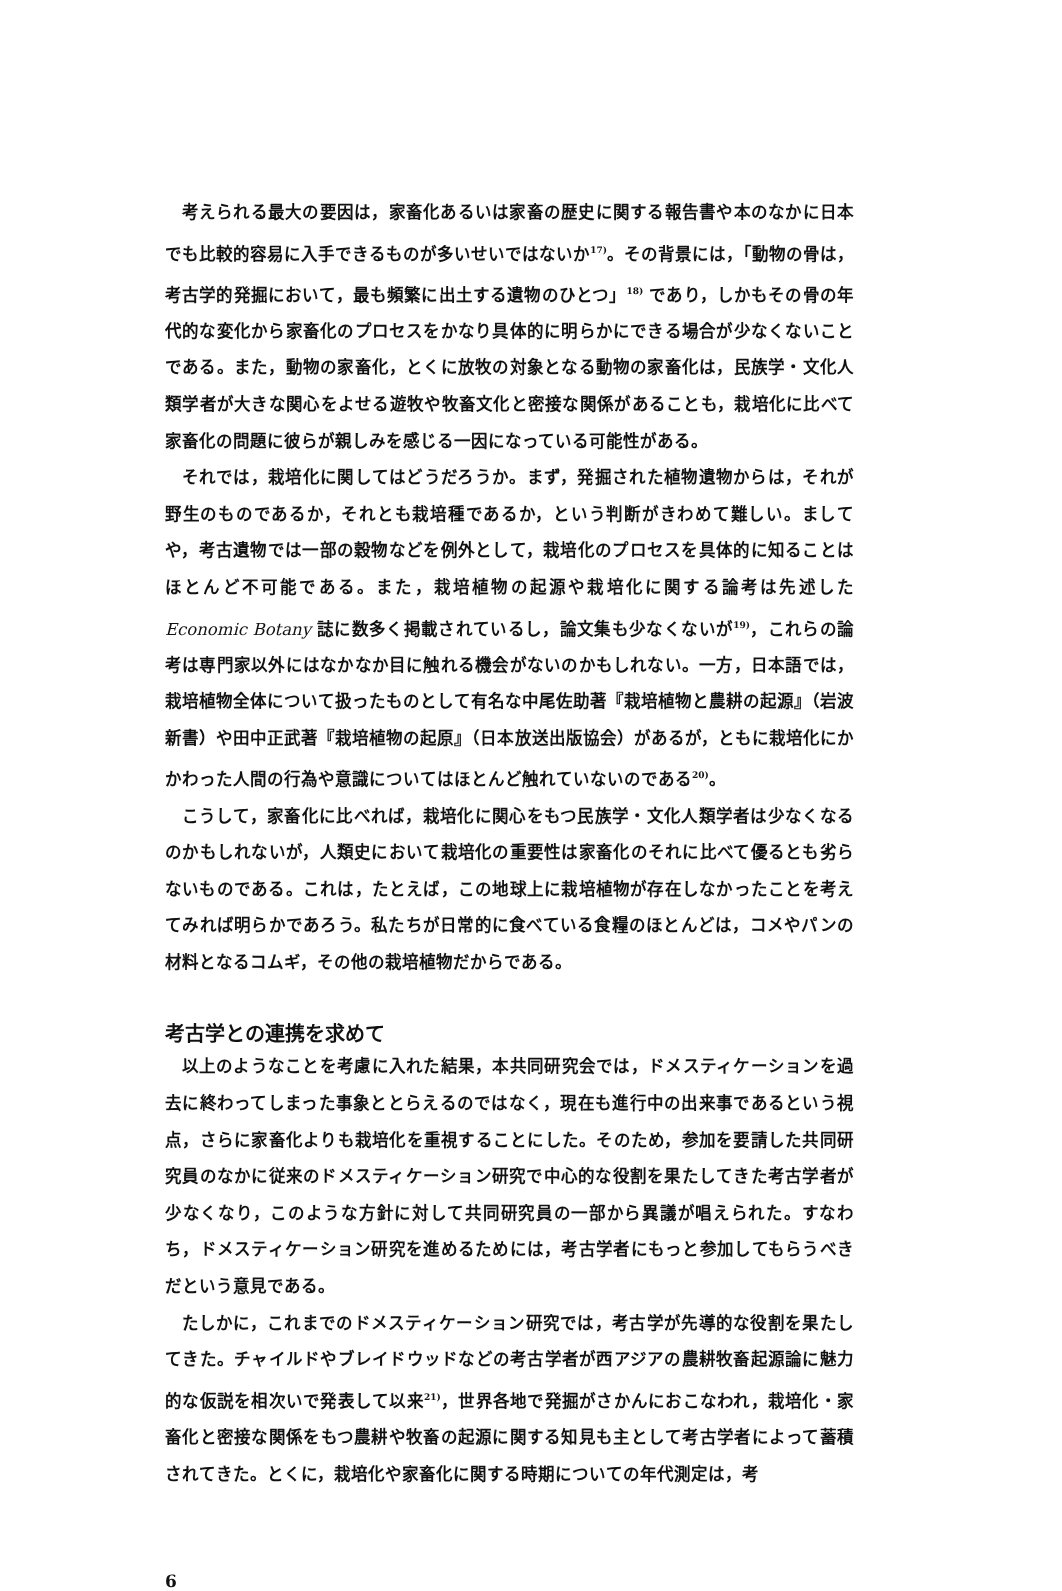考えられる最大の要因は，家畜化あるいは家畜の歴史に関する報告書や本のなかに日本でも比較的容易に入手できるものが多いせいではないか<sup>17)</sup>。その背景には，「動物の骨は，考古学的発掘において，最も頻繁に出土する遺物のひとつ」<sup>18)</sup> であり，しかもその骨の年代的な変化から家畜化のプロセスをかなり具体的に明らかにできる場合が少なくないことである。また，動物の家畜化，とくに放牧の対象となる動物の家畜化は，民族学・文化人類学者が大きな関心をよせる遊牧や牧畜文化と密接な関係があることも，栽培化に比べて家畜化の問題に彼らが親しみを感じる一因になっている可能性がある。
それでは，栽培化に関してはどうだろうか。まず，発掘された植物遺物からは，それが野生のものであるか，それとも栽培種であるか，という判断がきわめて難しい。ましてや，考古遺物では一部の穀物などを例外として，栽培化のプロセスを具体的に知ることはほとんど不可能である。また，栽培植物の起源や栽培化に関する論考は先述したEconomic Botany 誌に数多く掲載されているし，論文集も少なくないが<sup>19)</sup>，これらの論考は専門家以外にはなかなか目に触れる機会がないのかもしれない。一方，日本語では，栽培植物全体について扱ったものとして有名な中尾佐助著『栽培植物と農耕の起源』（岩波新書）や田中正武著『栽培植物の起原』（日本放送出版協会）があるが，ともに栽培化にかかわった人間の行為や意識についてはほとんど触れていないのである<sup>20)</sup>。
こうして，家畜化に比べれば，栽培化に関心をもつ民族学・文化人類学者は少なくなるのかもしれないが，人類史において栽培化の重要性は家畜化のそれに比べて優るとも劣らないものである。これは，たとえば，この地球上に栽培植物が存在しなかったことを考えてみれば明らかであろう。私たちが日常的に食べている食糧のほとんどは，コメやパンの材料となるコムギ，その他の栽培植物だからである。
考古学との連携を求めて
以上のようなことを考慮に入れた結果，本共同研究会では，ドメスティケーションを過去に終わってしまった事象ととらえるのではなく，現在も進行中の出来事であるという視点，さらに家畜化よりも栽培化を重視することにした。そのため，参加を要請した共同研究員のなかに従来のドメスティケーション研究で中心的な役割を果たしてきた考古学者が少なくなり，このような方針に対して共同研究員の一部から異議が唱えられた。すなわち，ドメスティケーション研究を進めるためには，考古学者にもっと参加してもらうべきだという意見である。
たしかに，これまでのドメスティケーション研究では，考古学が先導的な役割を果たしてきた。チャイルドやブレイドウッドなどの考古学者が西アジアの農耕牧畜起源論に魅力的な仮説を相次いで発表して以来<sup>21)</sup>，世界各地で発掘がさかんにおこなわれ，栽培化・家畜化と密接な関係をもつ農耕や牧畜の起源に関する知見も主として考古学者によって蓄積されてきた。とくに，栽培化や家畜化に関する時期についての年代測定は，考
6